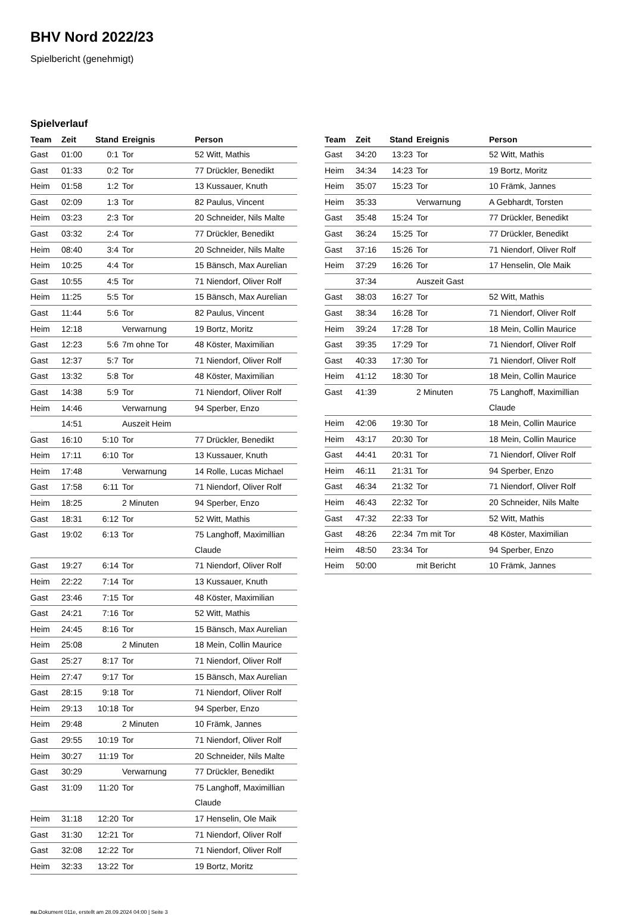BHV Nord 2022/23
Spielbericht (genehmigt)
Spielverlauf
| Team | Zeit | Stand | Ereignis | Person |
| --- | --- | --- | --- | --- |
| Gast | 01:00 | 0:1 | Tor | 52 Witt, Mathis |
| Gast | 01:33 | 0:2 | Tor | 77 Drückler, Benedikt |
| Heim | 01:58 | 1:2 | Tor | 13 Kussauer, Knuth |
| Gast | 02:09 | 1:3 | Tor | 82 Paulus, Vincent |
| Heim | 03:23 | 2:3 | Tor | 20 Schneider, Nils Malte |
| Gast | 03:32 | 2:4 | Tor | 77 Drückler, Benedikt |
| Heim | 08:40 | 3:4 | Tor | 20 Schneider, Nils Malte |
| Heim | 10:25 | 4:4 | Tor | 15 Bänsch, Max Aurelian |
| Gast | 10:55 | 4:5 | Tor | 71 Niendorf, Oliver Rolf |
| Heim | 11:25 | 5:5 | Tor | 15 Bänsch, Max Aurelian |
| Gast | 11:44 | 5:6 | Tor | 82 Paulus, Vincent |
| Heim | 12:18 | | Verwarnung | 19 Bortz, Moritz |
| Gast | 12:23 | 5:6 | 7m ohne Tor | 48 Köster, Maximilian |
| Gast | 12:37 | 5:7 | Tor | 71 Niendorf, Oliver Rolf |
| Gast | 13:32 | 5:8 | Tor | 48 Köster, Maximilian |
| Gast | 14:38 | 5:9 | Tor | 71 Niendorf, Oliver Rolf |
| Heim | 14:46 | | Verwarnung | 94 Sperber, Enzo |
| | 14:51 | | Auszeit Heim | |
| Gast | 16:10 | 5:10 | Tor | 77 Drückler, Benedikt |
| Heim | 17:11 | 6:10 | Tor | 13 Kussauer, Knuth |
| Heim | 17:48 | | Verwarnung | 14 Rolle, Lucas Michael |
| Gast | 17:58 | 6:11 | Tor | 71 Niendorf, Oliver Rolf |
| Heim | 18:25 | | 2 Minuten | 94 Sperber, Enzo |
| Gast | 18:31 | 6:12 | Tor | 52 Witt, Mathis |
| Gast | 19:02 | 6:13 | Tor | 75 Langhoff, Maximillian Claude |
| Gast | 19:27 | 6:14 | Tor | 71 Niendorf, Oliver Rolf |
| Heim | 22:22 | 7:14 | Tor | 13 Kussauer, Knuth |
| Gast | 23:46 | 7:15 | Tor | 48 Köster, Maximilian |
| Gast | 24:21 | 7:16 | Tor | 52 Witt, Mathis |
| Heim | 24:45 | 8:16 | Tor | 15 Bänsch, Max Aurelian |
| Heim | 25:08 | | 2 Minuten | 18 Mein, Collin Maurice |
| Gast | 25:27 | 8:17 | Tor | 71 Niendorf, Oliver Rolf |
| Heim | 27:47 | 9:17 | Tor | 15 Bänsch, Max Aurelian |
| Gast | 28:15 | 9:18 | Tor | 71 Niendorf, Oliver Rolf |
| Heim | 29:13 | 10:18 | Tor | 94 Sperber, Enzo |
| Heim | 29:48 | | 2 Minuten | 10 Främk, Jannes |
| Gast | 29:55 | 10:19 | Tor | 71 Niendorf, Oliver Rolf |
| Heim | 30:27 | 11:19 | Tor | 20 Schneider, Nils Malte |
| Gast | 30:29 | | Verwarnung | 77 Drückler, Benedikt |
| Gast | 31:09 | 11:20 | Tor | 75 Langhoff, Maximillian Claude |
| Heim | 31:18 | 12:20 | Tor | 17 Henselin, Ole Maik |
| Gast | 31:30 | 12:21 | Tor | 71 Niendorf, Oliver Rolf |
| Gast | 32:08 | 12:22 | Tor | 71 Niendorf, Oliver Rolf |
| Heim | 32:33 | 13:22 | Tor | 19 Bortz, Moritz |
| Team | Zeit | Stand | Ereignis | Person |
| --- | --- | --- | --- | --- |
| Gast | 34:20 | 13:23 | Tor | 52 Witt, Mathis |
| Heim | 34:34 | 14:23 | Tor | 19 Bortz, Moritz |
| Heim | 35:07 | 15:23 | Tor | 10 Främk, Jannes |
| Heim | 35:33 | | Verwarnung | A Gebhardt, Torsten |
| Gast | 35:48 | 15:24 | Tor | 77 Drückler, Benedikt |
| Gast | 36:24 | 15:25 | Tor | 77 Drückler, Benedikt |
| Gast | 37:16 | 15:26 | Tor | 71 Niendorf, Oliver Rolf |
| Heim | 37:29 | 16:26 | Tor | 17 Henselin, Ole Maik |
| | 37:34 | | Auszeit Gast | |
| Gast | 38:03 | 16:27 | Tor | 52 Witt, Mathis |
| Gast | 38:34 | 16:28 | Tor | 71 Niendorf, Oliver Rolf |
| Heim | 39:24 | 17:28 | Tor | 18 Mein, Collin Maurice |
| Gast | 39:35 | 17:29 | Tor | 71 Niendorf, Oliver Rolf |
| Gast | 40:33 | 17:30 | Tor | 71 Niendorf, Oliver Rolf |
| Heim | 41:12 | 18:30 | Tor | 18 Mein, Collin Maurice |
| Gast | 41:39 | | 2 Minuten | 75 Langhoff, Maximillian Claude |
| Heim | 42:06 | 19:30 | Tor | 18 Mein, Collin Maurice |
| Heim | 43:17 | 20:30 | Tor | 18 Mein, Collin Maurice |
| Gast | 44:41 | 20:31 | Tor | 71 Niendorf, Oliver Rolf |
| Heim | 46:11 | 21:31 | Tor | 94 Sperber, Enzo |
| Gast | 46:34 | 21:32 | Tor | 71 Niendorf, Oliver Rolf |
| Heim | 46:43 | 22:32 | Tor | 20 Schneider, Nils Malte |
| Gast | 47:32 | 22:33 | Tor | 52 Witt, Mathis |
| Gast | 48:26 | 22:34 | 7m mit Tor | 48 Köster, Maximilian |
| Heim | 48:50 | 23:34 | Tor | 94 Sperber, Enzo |
| Heim | 50:00 | | mit Bericht | 10 Främk, Jannes |
nu.Dokument 011e, erstellt am 28.09.2024 04:00 | Seite 3